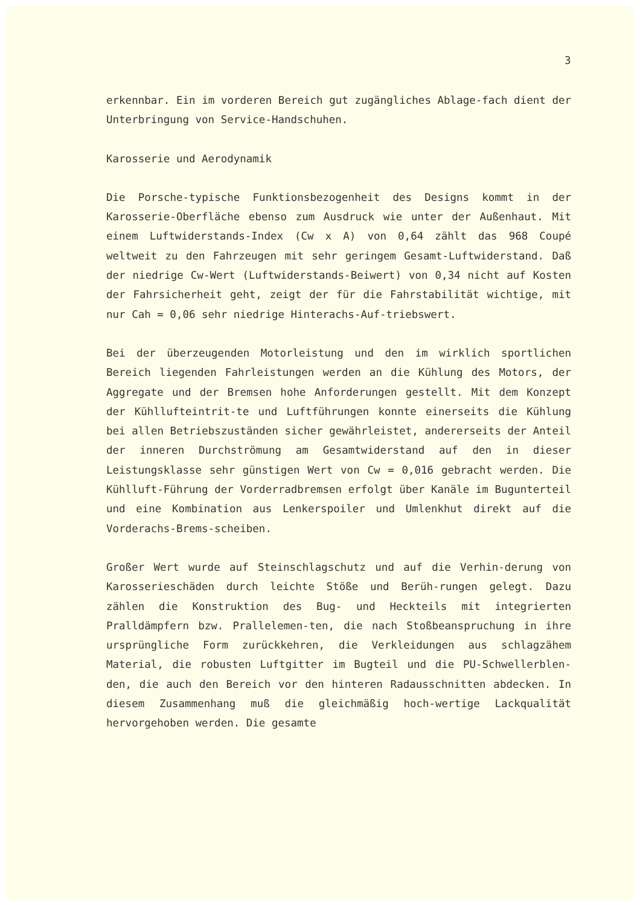3
erkennbar. Ein im vorderen Bereich gut zugängliches Ablage-fach dient der Unterbringung von Service-Handschuhen.
Karosserie und Aerodynamik
Die Porsche-typische Funktionsbezogenheit des Designs kommt in der Karosserie-Oberfläche ebenso zum Ausdruck wie unter der Außenhaut. Mit einem Luftwiderstands-Index (Cw x A) von 0,64 zählt das 968 Coupé weltweit zu den Fahrzeugen mit sehr geringem Gesamt-Luftwiderstand. Daß der niedrige Cw-Wert (Luftwiderstands-Beiwert) von 0,34 nicht auf Kosten der Fahrsicherheit geht, zeigt der für die Fahrstabilität wichtige, mit nur Cah = 0,06 sehr niedrige Hinterachs-Auf-triebswert.
Bei der überzeugenden Motorleistung und den im wirklich sportlichen Bereich liegenden Fahrleistungen werden an die Kühlung des Motors, der Aggregate und der Bremsen hohe Anforderungen gestellt. Mit dem Konzept der Kühllufteintrit-te und Luftführungen konnte einerseits die Kühlung bei allen Betriebszuständen sicher gewährleistet, andererseits der Anteil der inneren Durchströmung am Gesamtwiderstand auf den in dieser Leistungsklasse sehr günstigen Wert von Cw = 0,016 gebracht werden. Die Kühlluft-Führung der Vorderradbremsen erfolgt über Kanäle im Bugunterteil und eine Kombination aus Lenkerspoiler und Umlenkhut direkt auf die Vorderachs-Brems-scheiben.
Großer Wert wurde auf Steinschlagschutz und auf die Verhin-derung von Karosserieschäden durch leichte Stöße und Berüh-rungen gelegt. Dazu zählen die Konstruktion des Bug- und Heckteils mit integrierten Pralldämpfern bzw. Prallelemen-ten, die nach Stoßbeanspruchung in ihre ursprüngliche Form zurückkehren, die Verkleidungen aus schlagzähem Material, die robusten Luftgitter im Bugteil und die PU-Schwellerblen-den, die auch den Bereich vor den hinteren Radausschnitten abdecken. In diesem Zusammenhang muß die gleichmäßig hoch-wertige Lackqualität hervorgehoben werden. Die gesamte